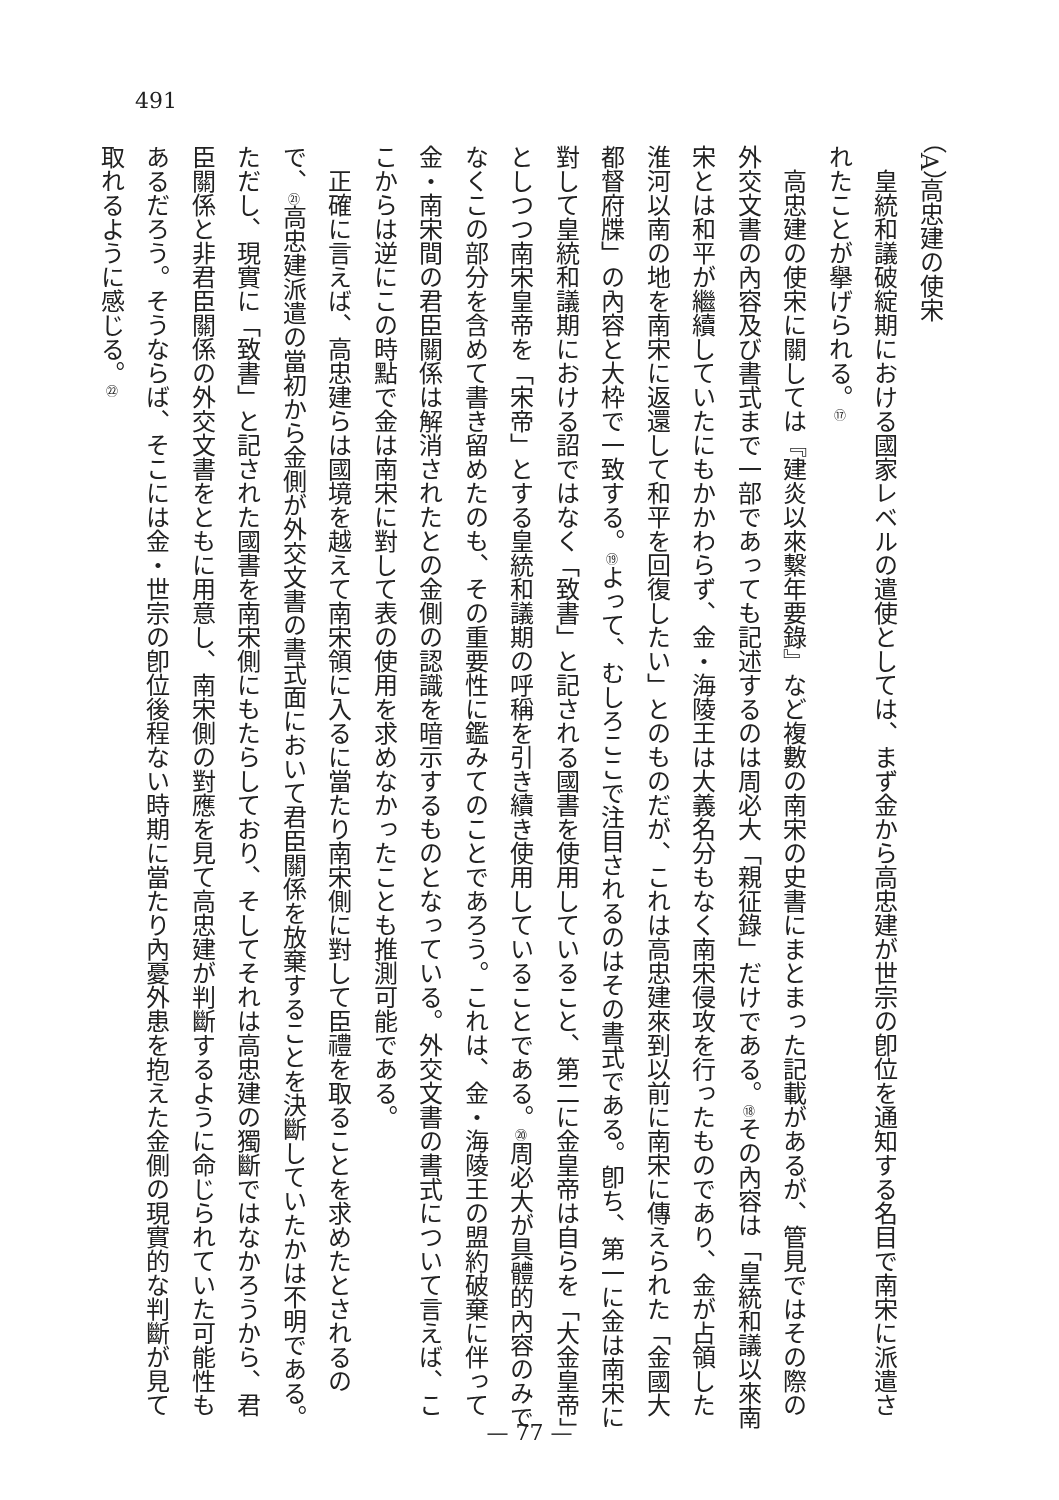491
（A）高忠建の使宋
皇統和議破綻期における國家レベルの遣使としては、まず金から高忠建が世宗の卽位を通知する名目で南宋に派遣されたことが擧げられる。⑰
高忠建の使宋に關しては『建炎以來繫年要錄』など複數の南宋の史書にまとまった記載があるが、管見ではその際の外交文書の內容及び書式まで一部であっても記述するのは周必大「親征錄」だけである。⑱その內容は「皇統和議以來南宋とは和平が繼續していたにもかかわらず、金・海陵王は大義名分もなく南宋侵攻を行ったものであり、金が占領した淮河以南の地を南宋に返還して和平を回復したい」とのものだが、これは高忠建來到以前に南宋に傳えられた「金國大都督府牒」の內容と大枠で一致する。⑲よって、むしろここで注目されるのはその書式である。卽ち、第一に金は南宋に對して皇統和議期における詔ではなく「致書」と記される國書を使用していること、第二に金皇帝は自らを「大金皇帝」としつつ南宋皇帝を「宋帝」とする皇統和議期の呼稱を引き續き使用していることである。⑳周必大が具體的內容のみでなくこの部分を含めて書き留めたのも、その重要性に鑑みてのことであろう。これは、金・海陵王の盟約破棄に伴って金・南宋間の君臣關係は解消されたとの金側の認識を暗示するものとなっている。外交文書の書式について言えば、ここからは逆にこの時點で金は南宋に對して表の使用を求めなかったことも推測可能である。
正確に言えば、高忠建らは國境を越えて南宋領に入るに當たり南宋側に對して臣禮を取ることを求めたとされるので、㉑高忠建派遣の當初から金側が外交文書の書式面において君臣關係を放棄することを決斷していたかは不明である。ただし、現實に「致書」と記された國書を南宋側にもたらしており、そしてそれは高忠建の獨斷ではなかろうから、君臣關係と非君臣關係の外交文書をともに用意し、南宋側の對應を見て高忠建が判斷するように命じられていた可能性もあるだろう。そうならば、そこには金・世宗の卽位後程ない時期に當たり內憂外患を抱えた金側の現實的な判斷が見て取れるように感じる。㉒
— 77 —